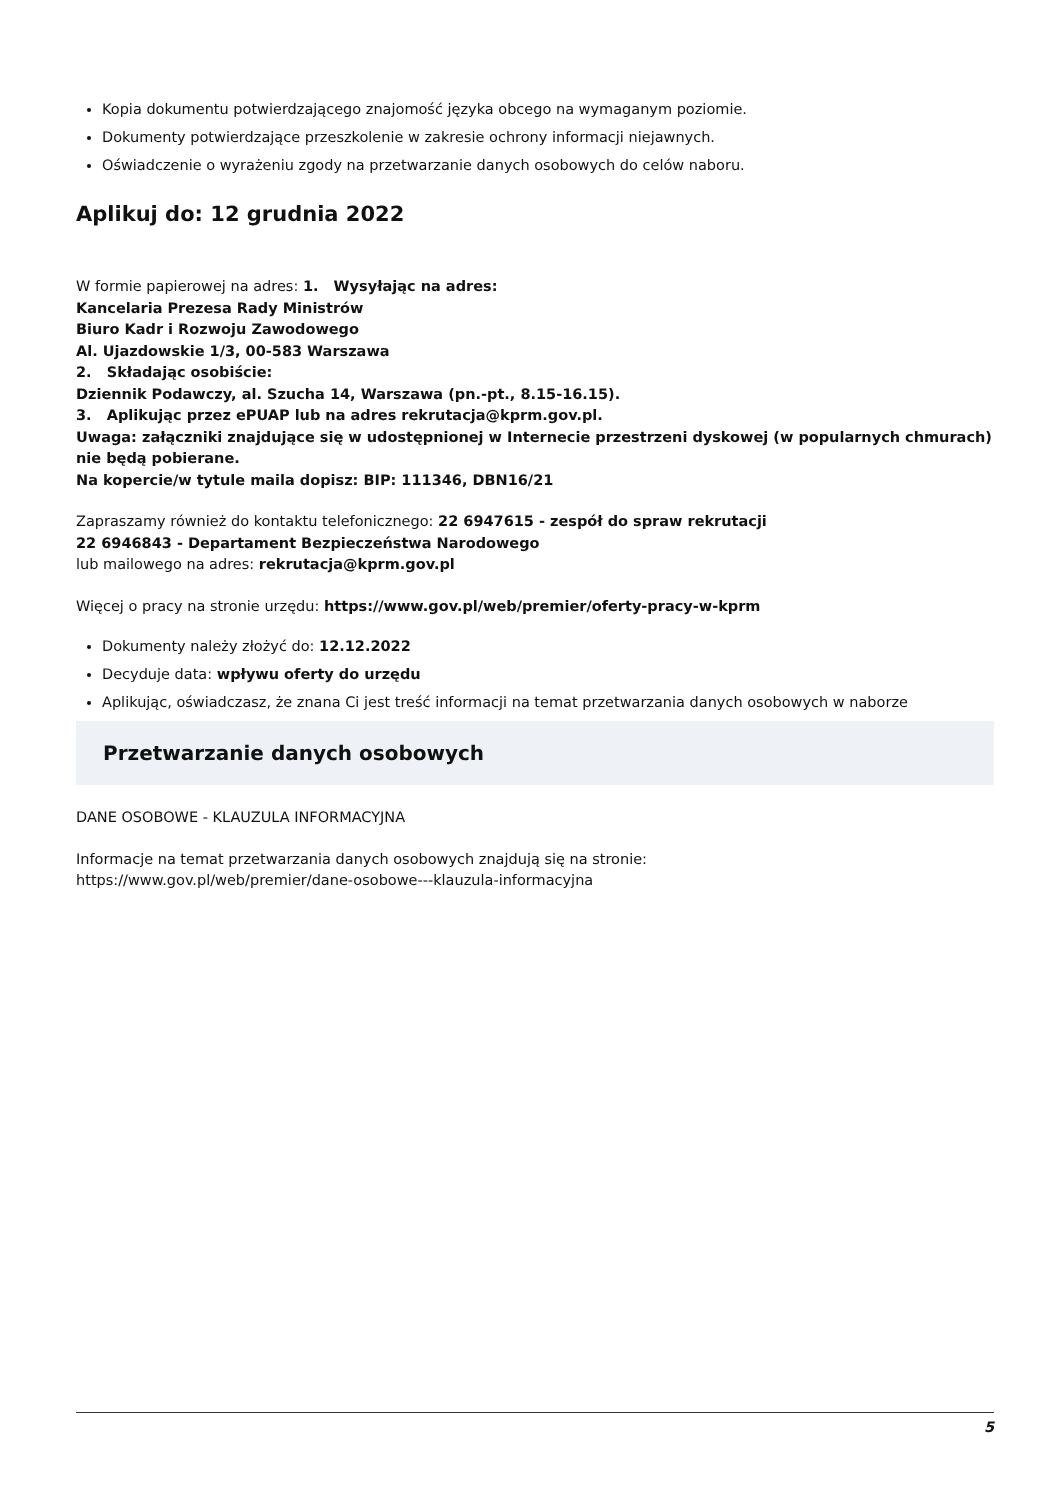Kopia dokumentu potwierdzającego znajomość języka obcego na wymaganym poziomie.
Dokumenty potwierdzające przeszkolenie w zakresie ochrony informacji niejawnych.
Oświadczenie o wyrażeniu zgody na przetwarzanie danych osobowych do celów naboru.
Aplikuj do: 12 grudnia 2022
W formie papierowej na adres: 1. Wysyłając na adres:
Kancelaria Prezesa Rady Ministrów
Biuro Kadr i Rozwoju Zawodowego
Al. Ujazdowskie 1/3, 00-583 Warszawa
2. Składając osobiście:
Dziennik Podawczy, al. Szucha 14, Warszawa (pn.-pt., 8.15-16.15).
3. Aplikując przez ePUAP lub na adres rekrutacja@kprm.gov.pl.
Uwaga: załączniki znajdujące się w udostępnionej w Internecie przestrzeni dyskowej (w popularnych chmurach) nie będą pobierane.
Na kopercie/w tytule maila dopisz: BIP: 111346, DBN16/21
Zapraszamy również do kontaktu telefonicznego: 22 6947615 - zespół do spraw rekrutacji
22 6946843 - Departament Bezpieczeństwa Narodowego
lub mailowego na adres: rekrutacja@kprm.gov.pl
Więcej o pracy na stronie urzędu: https://www.gov.pl/web/premier/oferty-pracy-w-kprm
Dokumenty należy złożyć do: 12.12.2022
Decyduje data: wpływu oferty do urzędu
Aplikując, oświadczasz, że znana Ci jest treść informacji na temat przetwarzania danych osobowych w naborze
Przetwarzanie danych osobowych
DANE OSOBOWE - KLAUZULA INFORMACYJNA
Informacje na temat przetwarzania danych osobowych znajdują się na stronie:
https://www.gov.pl/web/premier/dane-osobowe---klauzula-informacyjna
5